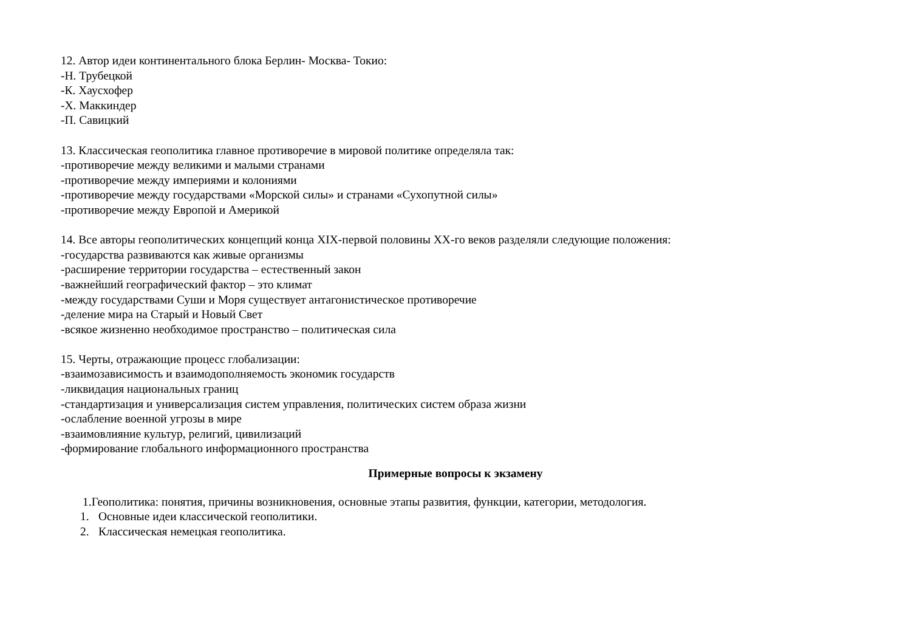12. Автор идеи континентального блока Берлин- Москва- Токио:
-Н. Трубецкой
-К. Хаусхофер
-Х. Маккиндер
-П. Савицкий
13. Классическая геополитика главное противоречие в мировой политике определяла так:
-противоречие между великими и малыми странами
-противоречие между империями и колониями
-противоречие между государствами «Морской силы» и странами «Сухопутной силы»
-противоречие между Европой и Америкой
14. Все авторы геополитических концепций конца XIX-первой половины XX-го веков разделяли следующие положения:
-государства развиваются как живые организмы
-расширение территории государства – естественный закон
-важнейший географический фактор – это климат
-между государствами Суши и Моря существует антагонистическое противоречие
-деление мира на Старый и Новый Свет
-всякое жизненно необходимое пространство – политическая сила
15. Черты, отражающие процесс глобализации:
-взаимозависимость и взаимодополняемость экономик государств
-ликвидация национальных границ
-стандартизация и универсализация систем управления, политических систем образа жизни
-ослабление военной угрозы в мире
-взаимовлияние культур, религий, цивилизаций
-формирование глобального информационного пространства
Примерные вопросы к экзамену
1.Геополитика: понятия, причины возникновения, основные этапы развития, функции, категории, методология.
1. Основные идеи классической геополитики.
2. Классическая немецкая геополитика.